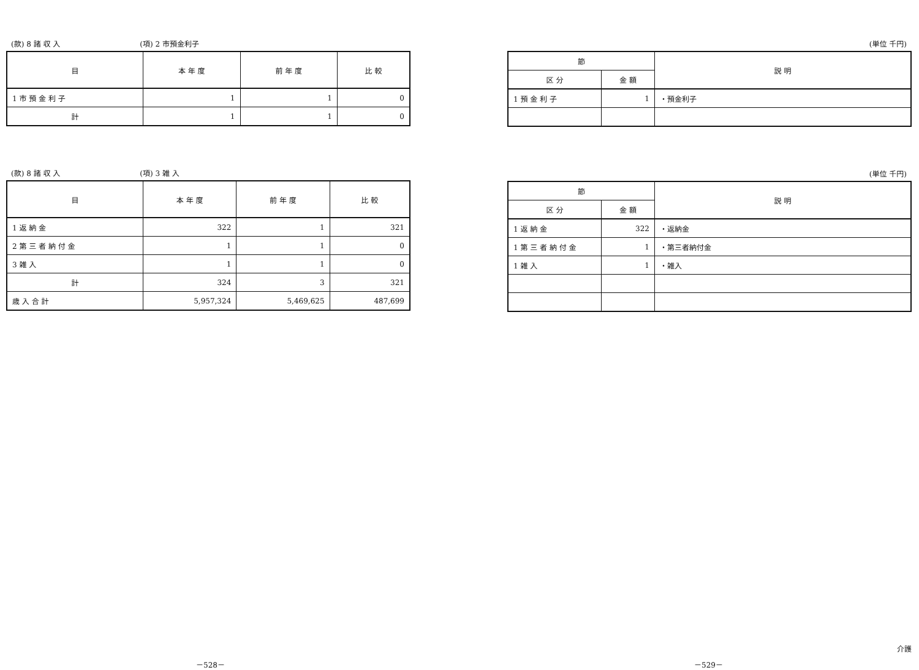(款) 8 諸 収 入 (項) 2 市預金利子
| 目 | 本 年 度 | 前 年 度 | 比 較 |
| --- | --- | --- | --- |
| 1 市 預 金 利 子 | 1 | 1 | 0 |
| 計 | 1 | 1 | 0 |
(款) 8 諸 収 入 (項) 3 雑 入
| 目 | 本 年 度 | 前 年 度 | 比 較 |
| --- | --- | --- | --- |
| 1 返 納 金 | 322 | 1 | 321 |
| 2 第 三 者 納 付 金 | 1 | 1 | 0 |
| 3 雑 入 | 1 | 1 | 0 |
| 計 | 324 | 3 | 321 |
| 歳 入 合 計 | 5,957,324 | 5,469,625 | 487,699 |
(単位 千円)
| 節 | | 説 明 |
| --- | --- | --- |
| 区 分 | 金 額 | |
| 1 預 金 利 子 | 1 | ・預金利子 |
(単位 千円)
| 節 | | 説 明 |
| --- | --- | --- |
| 区 分 | 金 額 | |
| 1 返 納 金 | 322 | ・返納金 |
| 1 第 三 者 納 付 金 | 1 | ・第三者納付金 |
| 1 雑 入 | 1 | ・雑入 |
介護
－528－ －529－